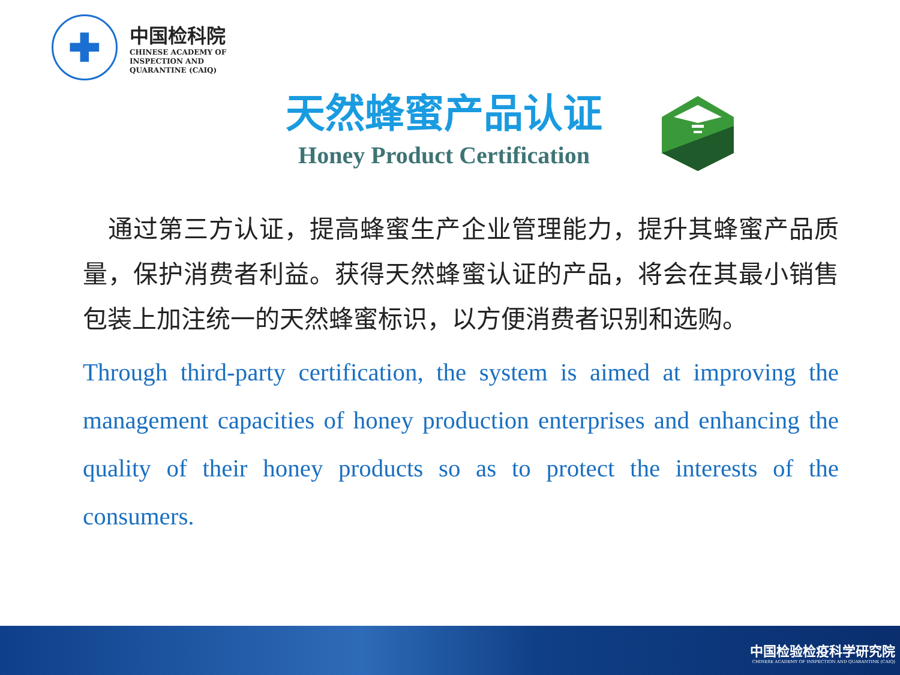✚
中国检科院
CHINESE ACADEMY OF
INSPECTION AND
QUARANTINE (CAIQ)
天然蜂蜜产品认证
Honey Product Certification
　通过第三方认证，提高蜂蜜生产企业管理能力，提升其蜂蜜产品质量，保护消费者利益。获得天然蜂蜜认证的产品，将会在其最小销售包装上加注统一的天然蜂蜜标识，以方便消费者识别和选购。
Through third-party certification, the system is aimed at improving the management capacities of honey production enterprises and enhancing the quality of their honey products so as to protect the interests of the consumers.
中国检验检疫科学研究院
CHINESE ACADEMY OF INSPECTION AND QUARANTINE (CAIQ)